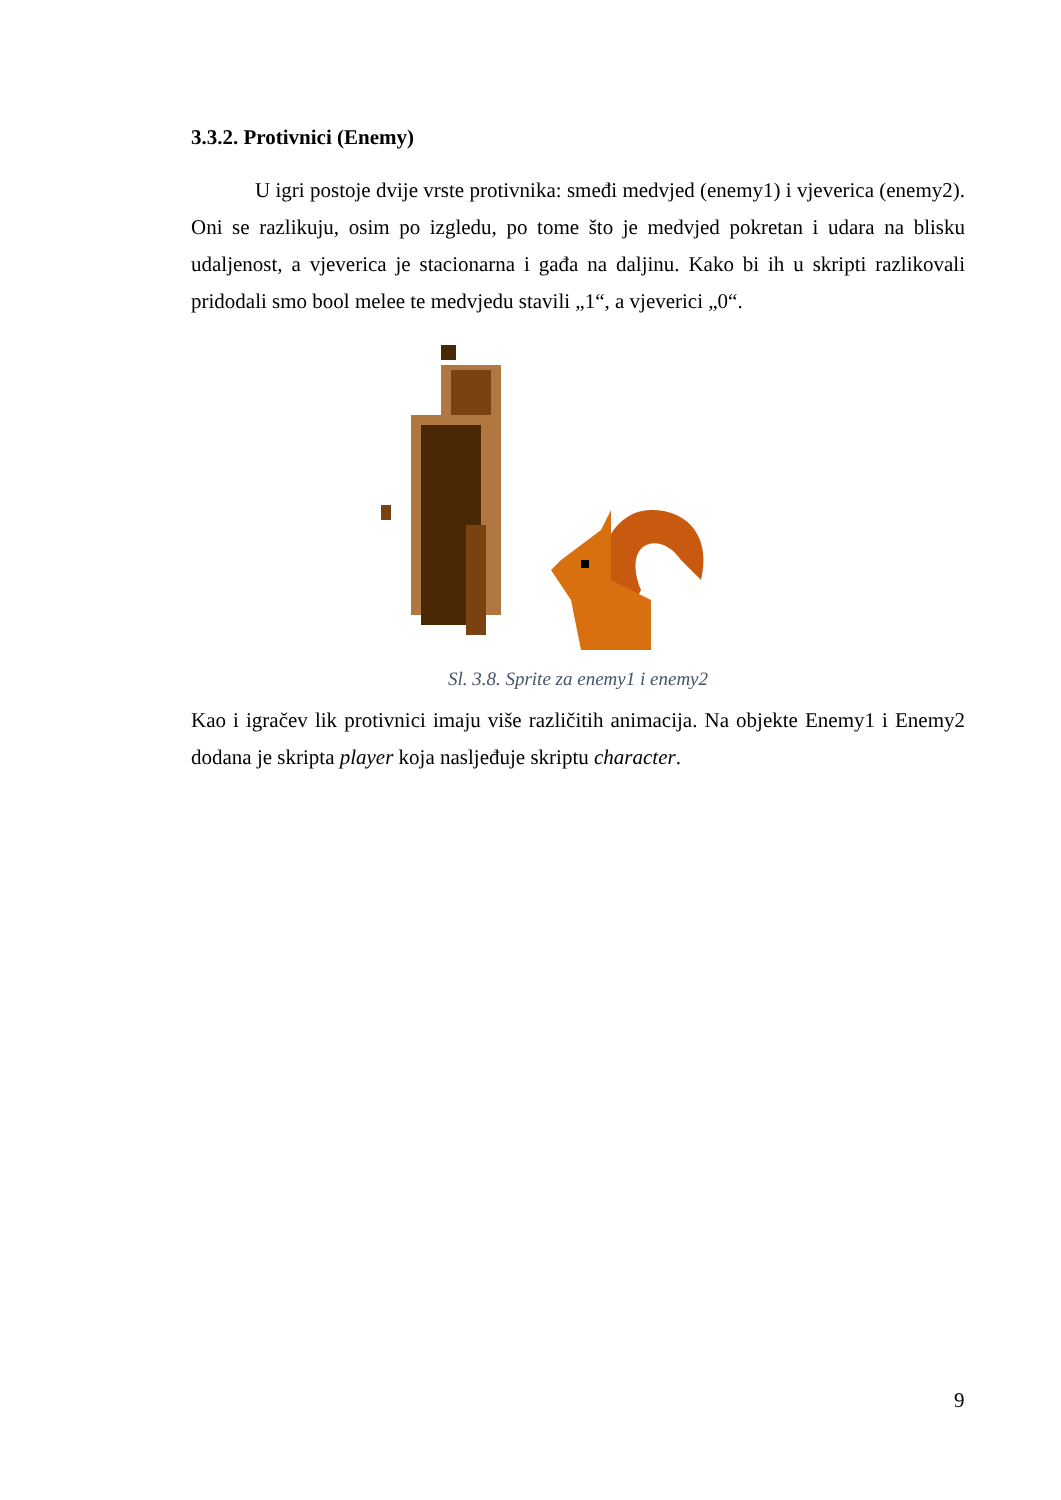3.3.2. Protivnici (Enemy)
U igri postoje dvije vrste protivnika: smeđi medvjed (enemy1) i vjeverica (enemy2). Oni se razlikuju, osim po izgledu, po tome što je medvjed pokretan i udara na blisku udaljenost, a vjeverica je stacionarna i gađa na daljinu. Kako bi ih u skripti razlikovali pridodali smo bool melee te medvjedu stavili „1“, a vjeverici „0“.
Sl. 3.8. Sprite za enemy1 i enemy2
Kao i igračev lik protivnici imaju više različitih animacija. Na objekte Enemy1 i Enemy2 dodana je skripta player koja nasljeđuje skriptu character.
9